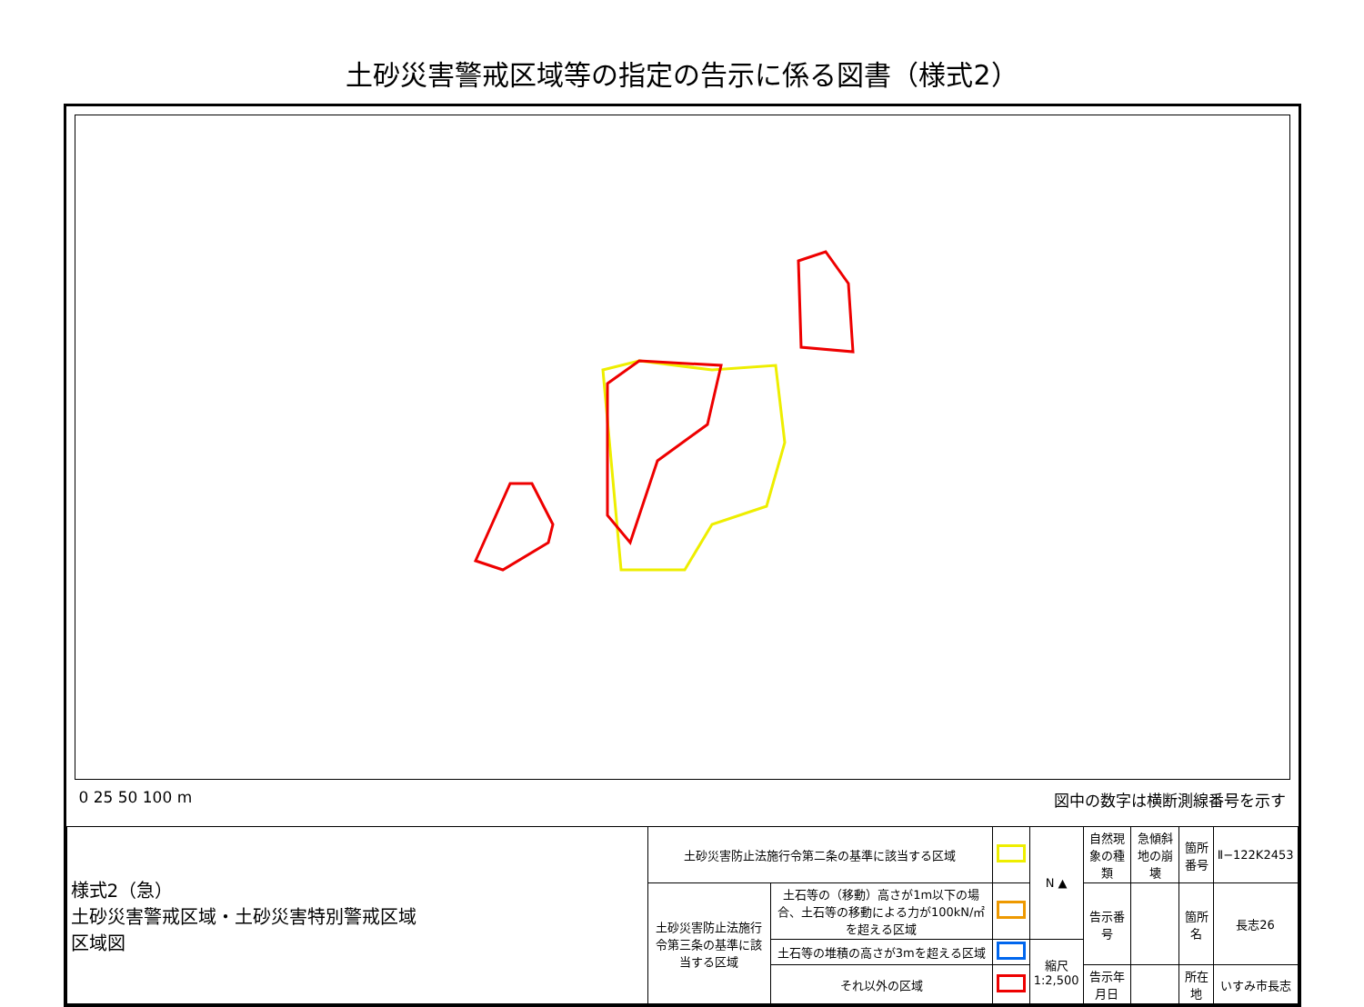土砂災害警戒区域等の指定の告示に係る図書（様式2）
0 25 50 100 m 図中の数字は横断測線番号を示す
| 様式2（急） 土砂災害警戒区域・土砂災害特別警戒区域 区域図 | 土砂災害防止法施行令第二条の基準に該当する区域 | | | N ▲ | 自然現象の種類 | 急傾斜地の崩壊 | 箇所番号 | Ⅱ−122K2453 |
| | 土砂災害防止法施行令第三条の基準に該当する区域 | 土石等の（移動）高さが1m以下の場合、土石等の移動による力が100kN/㎡を超える区域 | | | 告示番号 | | 箇所名 | 長志26 |
| | | 土石等の堆積の高さが3mを超える区域 | | 縮尺 1:2,500 | | | | |
| | | それ以外の区域 | | | 告示年月日 | | 所在地 | いすみ市長志 |